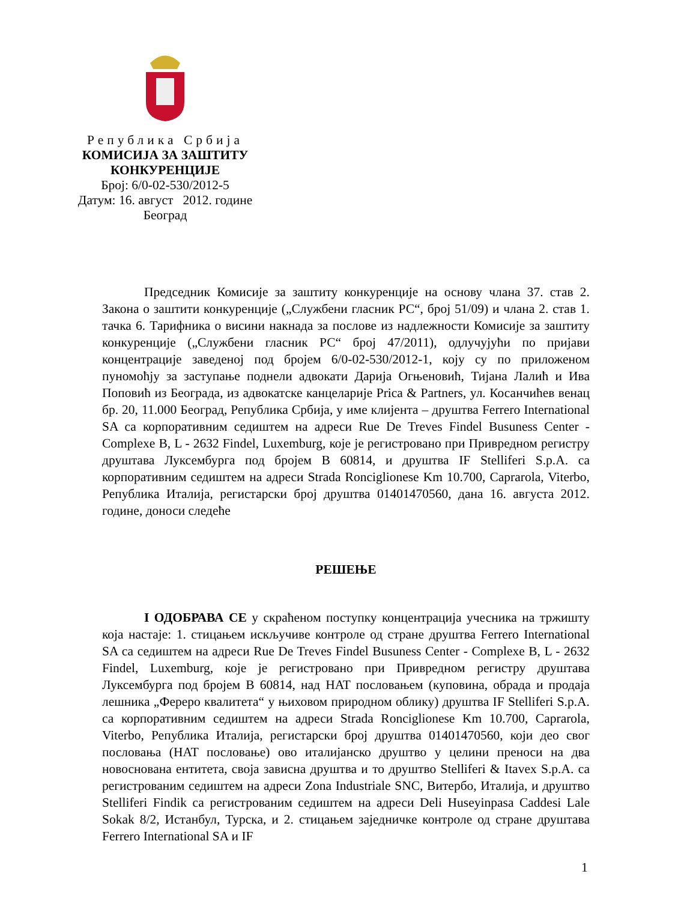Република Србија
КОМИСИЈА ЗА ЗАШТИТУ
КОНКУРЕНЦИЈЕ
Број: 6/0-02-530/2012-5
Датум: 16. август 2012. године
Београд
Председник Комисије за заштиту конкуренције на основу члана 37. став 2. Закона о заштити конкуренције („Службени гласник РС“, број 51/09) и члана 2. став 1. тачка 6. Тарифника о висини накнада за послове из надлежности Комисије за заштиту конкуренције („Службени гласник РС“ број 47/2011), одлучујући по пријави концентрације заведеној под бројем 6/0-02-530/2012-1, коју су по приложеном пуномоћју за заступање поднели адвокати Дарија Огњеновић, Тијана Лалић и Ива Поповић из Београда, из адвокатске канцеларије Prica & Partners, ул. Косанчићев венац бр. 20, 11.000 Београд, Република Србија, у име клијента – друштва Ferrero International SA са корпоративним седиштем на адреси Rue De Treves Findel Busuness Center - Complexe B, L - 2632 Findel, Luxemburg, које је регистровано при Привредном регистру друштава Луксембурга под бројем B 60814, и друштва IF Stelliferi S.p.A. са корпоративним седиштем на адреси Strada Ronciglionese Km 10.700, Caprarola, Viterbo, Република Италија, регистарски број друштва 01401470560, дана 16. августа 2012. године, доноси следеће
РЕШЕЊЕ
I ОДОБРАВА СЕ у скраћеном поступку концентрација учесника на тржишту која настаје: 1. стицањем искључиве контроле од стране друштва Ferrero International SA са седиштем на адреси Rue De Treves Findel Busuness Center - Complexe B, L - 2632 Findel, Luxemburg, које је регистровано при Привредном регистру друштава Луксембурга под бројем B 60814, над HAT пословањем (куповина, обрада и продаја лешника „Фереро квалитета“ у њиховом природном облику) друштва IF Stelliferi S.p.A. са корпоративним седиштем на адреси Strada Ronciglionese Km 10.700, Caprarola, Viterbo, Република Италија, регистарски број друштва 01401470560, који део свог пословања (HAT пословање) ово италијанско друштво у целини преноси на два новоснована ентитета, своја зависна друштва и то друштво Stelliferi & Itavex S.p.A. са регистрованим седиштем на адреси Zona Industriale SNC, Витербо, Италија, и друштво Stelliferi Findik са регистрованим седиштем на адреси Deli Huseyinpasa Caddesi Lale Sokak 8/2, Истанбул, Турска, и 2. стицањем заједничке контроле од стране друштава Ferrero International SA и IF
1